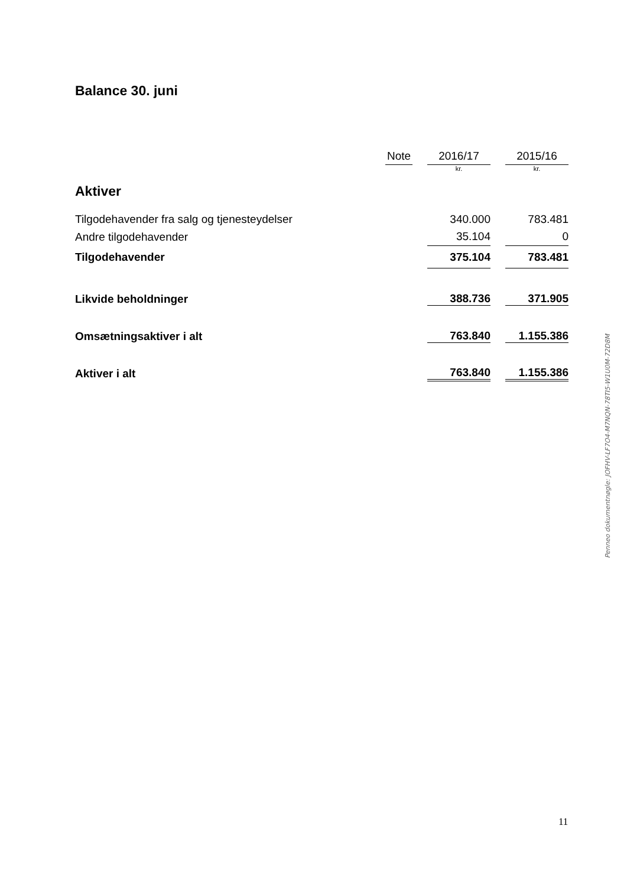Balance 30. juni
| | Note | | 2016/17 | | 2015/16 |
| --- | --- | --- | --- | --- | --- |
| | | | kr. | | kr. |
| Aktiver | | | | | |
| Tilgodehavender fra salg og tjenesteydelser | | | 340.000 | | 783.481 |
| Andre tilgodehavender | | | 35.104 | | 0 |
| Tilgodehavender | | | 375.104 | | 783.481 |
| Likvide beholdninger | | | 388.736 | | 371.905 |
| Omsætningsaktiver i alt | | | 763.840 | | 1.155.386 |
| Aktiver i alt | | | 763.840 | | 1.155.386 |
Penneo dokumentnøgle: JOFHV-LF7O4-M7NQN-78TI5-W1U0M-72D8M
11